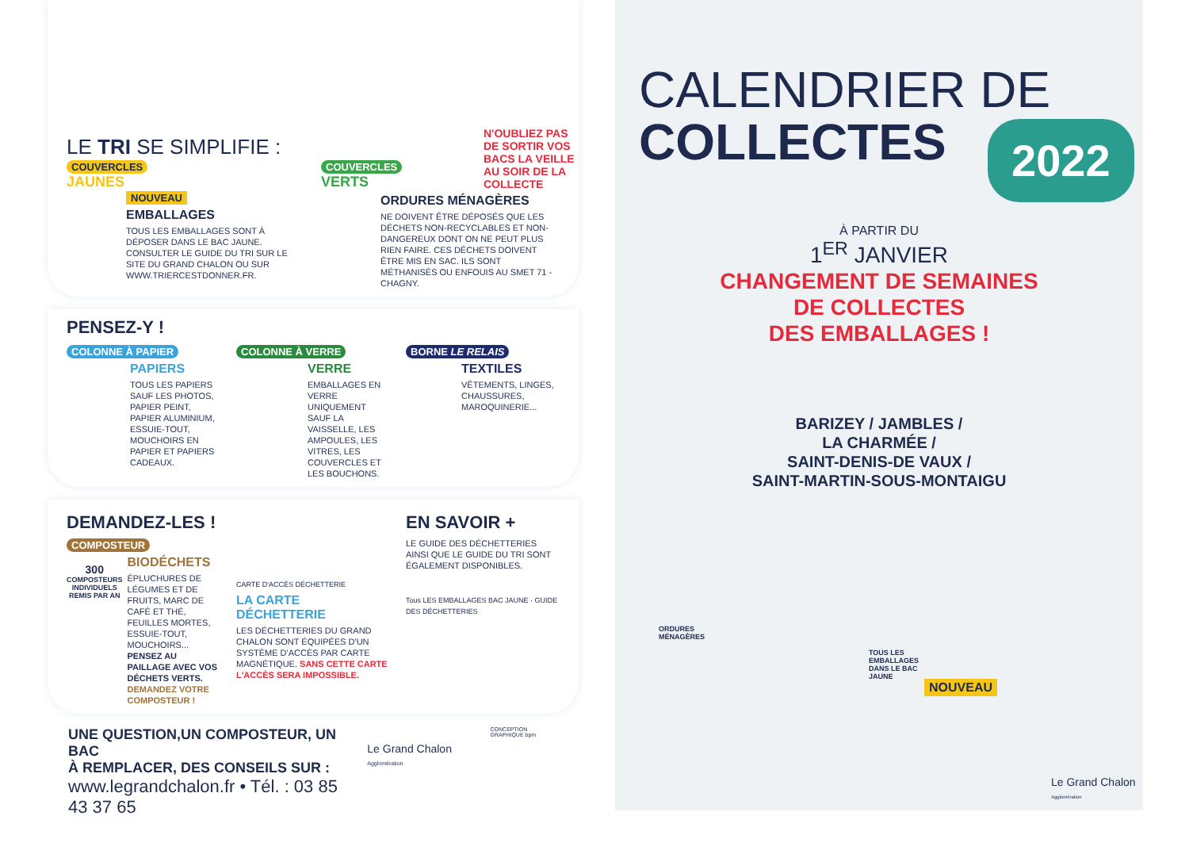LE TRI SE SIMPLIFIE :
N'OUBLIEZ PAS DE SORTIR VOS BACS LA VEILLE AU SOIR DE LA COLLECTE
COUVERCLES
JAUNES
NOUVEAU
EMBALLAGES
TOUS LES EMBALLAGES SONT À DÉPOSER DANS LE BAC JAUNE. CONSULTER LE GUIDE DU TRI SUR LE SITE DU GRAND CHALON OU SUR WWW.TRIERCESTDONNER.FR.
COUVERCLES
VERTS
ORDURES MÉNAGÈRES
NE DOIVENT ÊTRE DÉPOSÉS QUE LES DÉCHETS NON-RECYCLABLES ET NON-DANGEREUX DONT ON NE PEUT PLUS RIEN FAIRE. CES DÉCHETS DOIVENT ÊTRE MIS EN SAC. ILS SONT MÉTHANISÉS OU ENFOUIS AU SMET 71 - CHAGNY.
PENSEZ-Y !
COLONNE À PAPIER
PAPIERS
TOUS LES PAPIERS SAUF LES PHOTOS, PAPIER PEINT, PAPIER ALUMINIUM, ESSUIE-TOUT, MOUCHOIRS EN PAPIER ET PAPIERS CADEAUX.
COLONNE À VERRE
VERRE
EMBALLAGES EN VERRE UNIQUEMENT SAUF LA VAISSELLE, LES AMPOULES, LES VITRES, LES COUVERCLES ET LES BOUCHONS.
BORNE LE RELAIS
TEXTILES
VÊTEMENTS, LINGES, CHAUSSURES, MAROQUINERIE...
DEMANDEZ-LES !
COMPOSTEUR
300
COMPOSTEURS INDIVIDUELS REMIS PAR AN
BIODÉCHETS
ÉPLUCHURES DE LÉGUMES ET DE FRUITS, MARC DE CAFÉ ET THÉ, FEUILLES MORTES, ESSUIE-TOUT, MOUCHOIRS... PENSEZ AU PAILLAGE AVEC VOS DÉCHETS VERTS. DEMANDEZ VOTRE COMPOSTEUR !
CARTE D'ACCÈS DÉCHETTERIE
LA CARTE DÉCHETTERIE
LES DÉCHETTERIES DU GRAND CHALON SONT ÉQUIPÉES D'UN SYSTÈME D'ACCÈS PAR CARTE MAGNÉTIQUE. SANS CETTE CARTE L'ACCÈS SERA IMPOSSIBLE.
EN SAVOIR +
LE GUIDE DES DÉCHETTERIES AINSI QUE LE GUIDE DU TRI SONT ÉGALEMENT DISPONIBLES.
Tous LES EMBALLAGES BAC JAUNE · GUIDE DES DÉCHETTERIES
UNE QUESTION,UN COMPOSTEUR, UN BAC
À REMPLACER, DES CONSEILS SUR :
www.legrandchalon.fr • Tél. : 03 85 43 37 65
Le Grand Chalon Agglomération
CONCEPTION GRAPHIQUE bpm
CALENDRIER DE
COLLECTES
2022
À PARTIR DU
1<sup>ER</sup> JANVIER
CHANGEMENT DE SEMAINES
DE COLLECTES
DES EMBALLAGES !
BARIZEY / JAMBLES /
LA CHARMÉE /
SAINT-DENIS-DE VAUX /
SAINT-MARTIN-SOUS-MONTAIGU
ORDURES
MÉNAGÈRES
TOUS LES EMBALLAGES DANS LE BAC JAUNE
NOUVEAU
Le Grand Chalon Agglomération